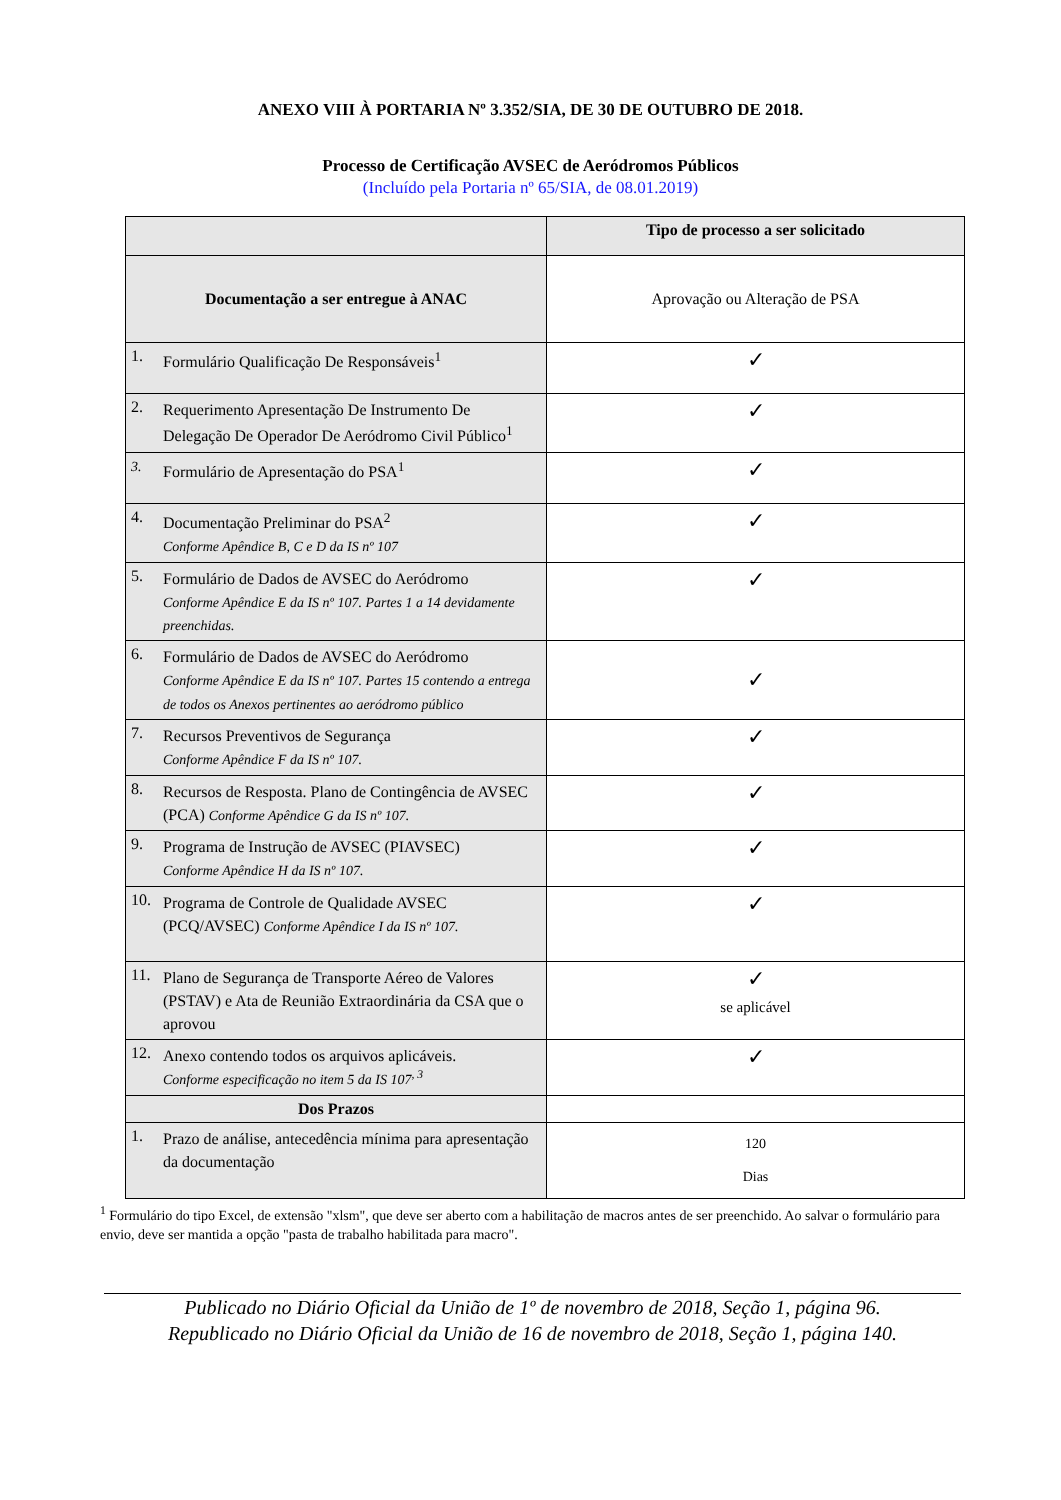ANEXO VIII À PORTARIA Nº 3.352/SIA, DE 30 DE OUTUBRO DE 2018.
Processo de Certificação AVSEC de Aeródromos Públicos
(Incluído pela Portaria nº 65/SIA, de 08.01.2019)
| | Tipo de processo a ser solicitado |
| --- | --- |
| Documentação a ser entregue à ANAC | Aprovação ou Alteração de PSA |
| 1. Formulário Qualificação De Responsáveis<sup>1</sup> | ✓ |
| 2. Requerimento Apresentação De Instrumento De Delegação De Operador De Aeródromo Civil Público<sup>1</sup> | ✓ |
| 3. Formulário de Apresentação do PSA<sup>1</sup> | ✓ |
| 4. Documentação Preliminar do PSA<sup>2</sup> Conforme Apêndice B, C e D da IS nº 107 | ✓ |
| 5. Formulário de Dados de AVSEC do Aeródromo Conforme Apêndice E da IS nº 107. Partes 1 a 14 devidamente preenchidas. | ✓ |
| 6. Formulário de Dados de AVSEC do Aeródromo Conforme Apêndice E da IS nº 107. Partes 15 contendo a entrega de todos os Anexos pertinentes ao aeródromo público | ✓ |
| 7. Recursos Preventivos de Segurança Conforme Apêndice F da IS nº 107. | ✓ |
| 8. Recursos de Resposta. Plano de Contingência de AVSEC (PCA) Conforme Apêndice G da IS nº 107. | ✓ |
| 9. Programa de Instrução de AVSEC (PIAVSEC) Conforme Apêndice H da IS nº 107. | ✓ |
| 10. Programa de Controle de Qualidade AVSEC (PCQ/AVSEC) Conforme Apêndice I da IS nº 107. | ✓ |
| 11. Plano de Segurança de Transporte Aéreo de Valores (PSTAV) e Ata de Reunião Extraordinária da CSA que o aprovou | ✓ se aplicável |
| 12. Anexo contendo todos os arquivos aplicáveis. Conforme especificação no item 5 da IS 107<sup>, 3</sup> | ✓ |
| Dos Prazos | |
| 1. Prazo de análise, antecedência mínima para apresentação da documentação | 120 Dias |
<sup>1</sup> Formulário do tipo Excel, de extensão "xlsm", que deve ser aberto com a habilitação de macros antes de ser preenchido. Ao salvar o formulário para envio, deve ser mantida a opção "pasta de trabalho habilitada para macro".
Publicado no Diário Oficial da União de 1º de novembro de 2018, Seção 1, página 96.
Republicado no Diário Oficial da União de 16 de novembro de 2018, Seção 1, página 140.